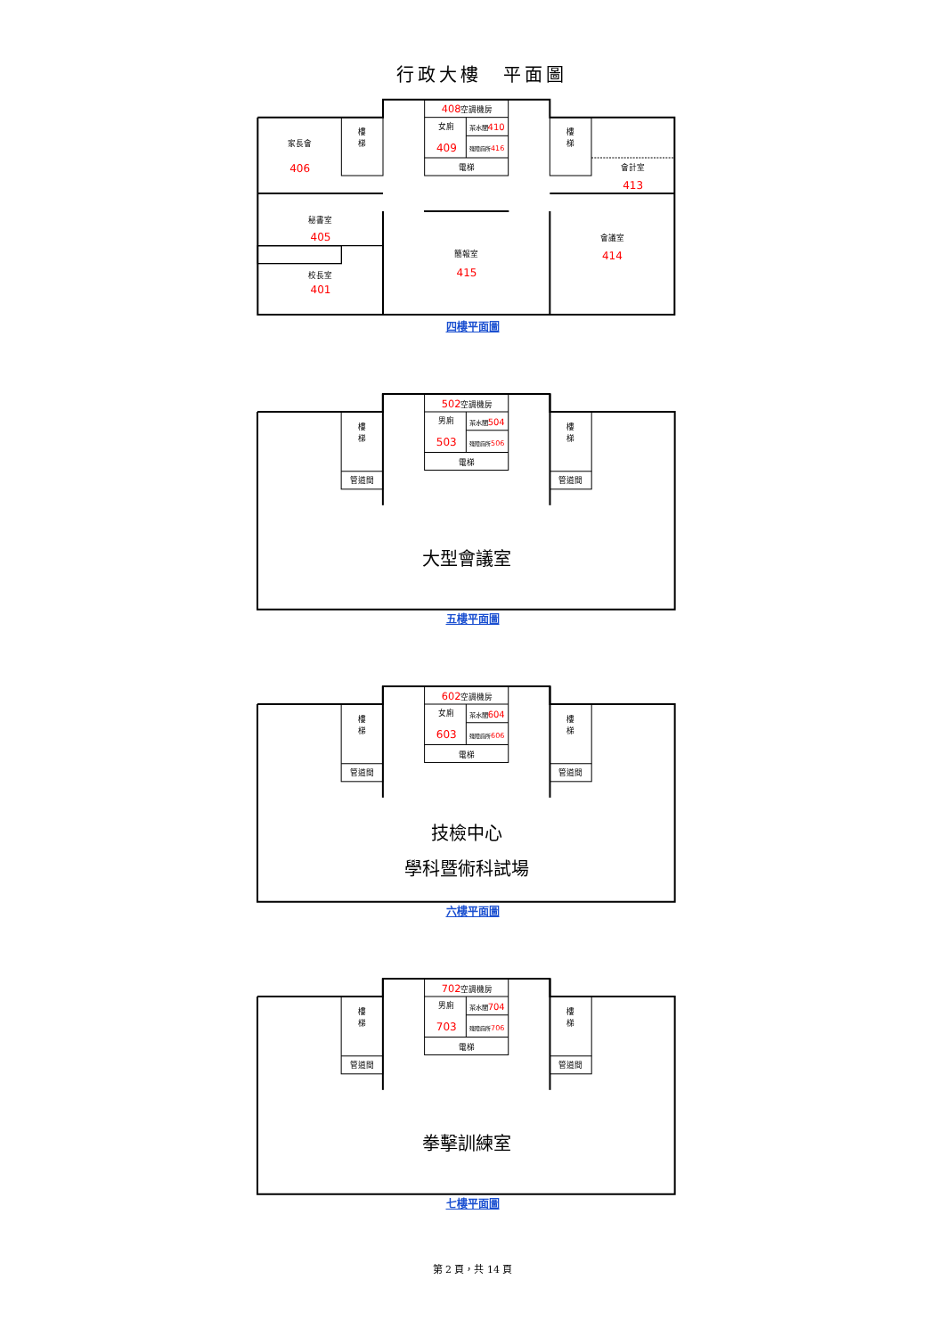行政大樓　平面圖
408空調機房
女廁
409
茶水間410
殘障廁所416
電梯
樓
梯
樓
梯
家長會
406
會計室
413
秘書室
405
校長室
401
簡報室
415
會議室
414
四樓平面圖
502空調機房
男廁
503
茶水間504
殘障廁所506
電梯
樓
梯
管道間
樓
梯
管道間
大型會議室
五樓平面圖
602空調機房
女廁
603
茶水間604
殘障廁所606
電梯
樓
梯
管道間
樓
梯
管道間
技檢中心
學科暨術科試場
六樓平面圖
702空調機房
男廁
703
茶水間704
殘障廁所706
電梯
樓
梯
管道間
樓
梯
管道間
拳擊訓練室
七樓平面圖
第 2 頁，共 14 頁